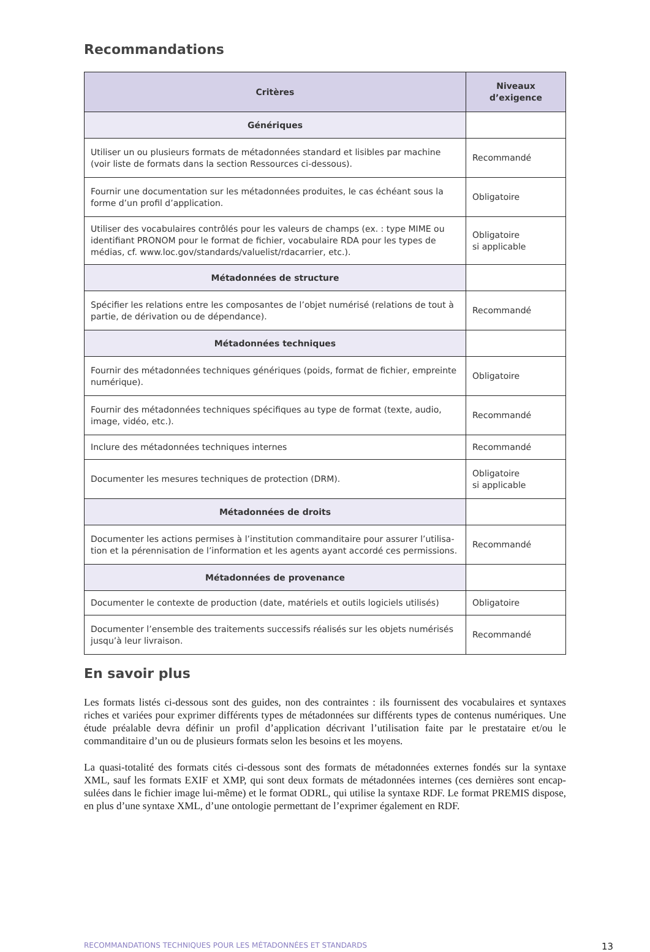Recommandations
| Critères | Niveaux d’exigence |
| --- | --- |
| Génériques | |
| Utiliser un ou plusieurs formats de métadonnées standard et lisibles par machine (voir liste de formats dans la section Ressources ci-dessous). | Recommandé |
| Fournir une documentation sur les métadonnées produites, le cas échéant sous la forme d’un profil d’application. | Obligatoire |
| Utiliser des vocabulaires contrôlés pour les valeurs de champs (ex. : type MIME ou identifiant PRONOM pour le format de fichier, vocabulaire RDA pour les types de médias, cf. www.loc.gov/standards/valuelist/rdacarrier, etc.). | Obligatoire si applicable |
| Métadonnées de structure | |
| Spécifier les relations entre les composantes de l’objet numérisé (relations de tout à partie, de dérivation ou de dépendance). | Recommandé |
| Métadonnées techniques | |
| Fournir des métadonnées techniques génériques (poids, format de fichier, empreinte numérique). | Obligatoire |
| Fournir des métadonnées techniques spécifiques au type de format (texte, audio, image, vidéo, etc.). | Recommandé |
| Inclure des métadonnées techniques internes | Recommandé |
| Documenter les mesures techniques de protection (DRM). | Obligatoire si applicable |
| Métadonnées de droits | |
| Documenter les actions permises à l’institution commanditaire pour assurer l’utilisa-tion et la pérennisation de l’information et les agents ayant accordé ces permissions. | Recommandé |
| Métadonnées de provenance | |
| Documenter le contexte de production (date, matériels et outils logiciels utilisés) | Obligatoire |
| Documenter l’ensemble des traitements successifs réalisés sur les objets numérisés jusqu’à leur livraison. | Recommandé |
En savoir plus
Les formats listés ci-dessous sont des guides, non des contraintes : ils fournissent des vocabulaires et syntaxes riches et variées pour exprimer différents types de métadonnées sur différents types de contenus numériques. Une étude préalable devra définir un profil d’application décrivant l’utilisation faite par le prestataire et/ou le commanditaire d’un ou de plusieurs formats selon les besoins et les moyens.
La quasi-totalité des formats cités ci-dessous sont des formats de métadonnées externes fondés sur la syntaxe XML, sauf les formats EXIF et XMP, qui sont deux formats de métadonnées internes (ces dernières sont encap-sulées dans le fichier image lui-même) et le format ODRL, qui utilise la syntaxe RDF. Le format PREMIS dispose, en plus d’une syntaxe XML, d’une ontologie permettant de l’exprimer également en RDF.
RECOMMANDATIONS TECHNIQUES POUR LES MÉTADONNÉES ET STANDARDS 13